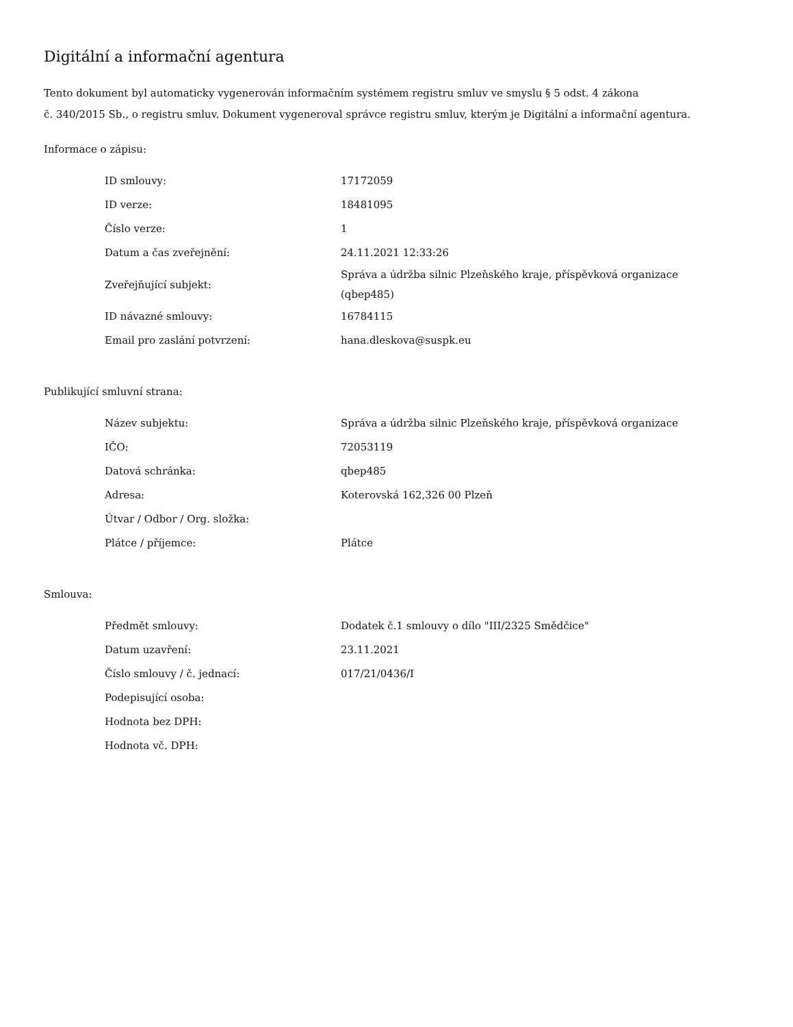Digitální a informační agentura
Tento dokument byl automaticky vygenerován informačním systémem registru smluv ve smyslu § 5 odst. 4 zákona
č. 340/2015 Sb., o registru smluv. Dokument vygeneroval správce registru smluv, kterým je Digitální a informační agentura.
Informace o zápisu:
| ID smlouvy: | 17172059 |
| ID verze: | 18481095 |
| Číslo verze: | 1 |
| Datum a čas zveřejnění: | 24.11.2021 12:33:26 |
| Zveřejňující subjekt: | Správa a údržba silnic Plzeňského kraje, příspěvková organizace (qbep485) |
| ID návazné smlouvy: | 16784115 |
| Email pro zaslání potvrzení: | hana.dleskova@suspk.eu |
Publikující smluvní strana:
| Název subjektu: | Správa a údržba silnic Plzeňského kraje, příspěvková organizace |
| IČO: | 72053119 |
| Datová schránka: | qbep485 |
| Adresa: | Koterovská 162,326 00 Plzeň |
| Útvar / Odbor / Org. složka: | |
| Plátce / příjemce: | Plátce |
Smlouva:
| Předmět smlouvy: | Dodatek č.1 smlouvy o dílo "III/2325 Smědčice" |
| Datum uzavření: | 23.11.2021 |
| Číslo smlouvy / č. jednací: | 017/21/0436/I |
| Podepisující osoba: | |
| Hodnota bez DPH: | |
| Hodnota vč. DPH: | |